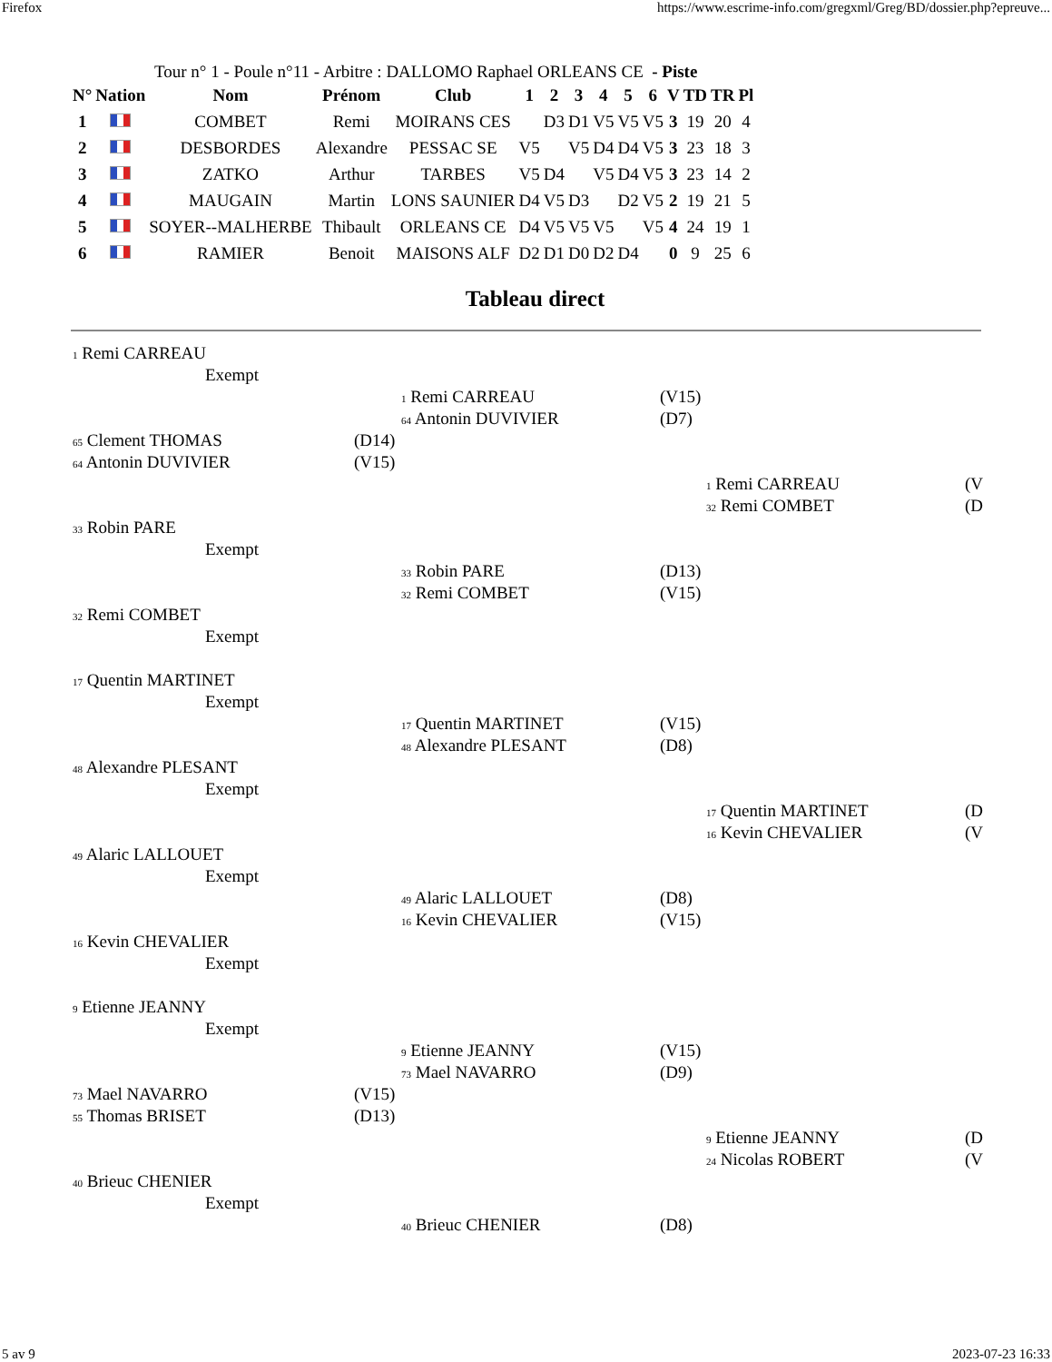Firefox https://www.escrime-info.com/gregxml/Greg/BD/dossier.php?epreuve...
Tour n° 1 - Poule n°11 - Arbitre : DALLOMO Raphael ORLEANS CE - Piste
| N° | Nation | Nom | Prénom | Club | 1 | 2 | 3 | 4 | 5 | 6 | V | TD | TR | Pl |
| --- | --- | --- | --- | --- | --- | --- | --- | --- | --- | --- | --- | --- | --- | --- |
| 1 | | COMBET | Remi | MOIRANS CES | | D3 | D1 | V5 | V5 | V5 | 3 | 19 | 20 | 4 |
| 2 | | DESBORDES | Alexandre | PESSAC SE | V5 | | V5 | D4 | D4 | V5 | 3 | 23 | 18 | 3 |
| 3 | | ZATKO | Arthur | TARBES | V5 | D4 | | V5 | D4 | V5 | 3 | 23 | 14 | 2 |
| 4 | | MAUGAIN | Martin | LONS SAUNIER | D4 | V5 | D3 | | D2 | V5 | 2 | 19 | 21 | 5 |
| 5 | | SOYER--MALHERBE | Thibault | ORLEANS CE | D4 | V5 | V5 | V5 | | V5 | 4 | 24 | 19 | 1 |
| 6 | | RAMIER | Benoit | MAISONS ALF | D2 | D1 | D0 | D2 | D4 | | 0 | 9 | 25 | 6 |
Tableau direct
1 Remi CARREAU
Exempt
1 Remi CARREAU (V15)
64 Antonin DUVIVIER (D7)
65 Clement THOMAS (D14)
64 Antonin DUVIVIER (V15)
1 Remi CARREAU (V
32 Remi COMBET (D
33 Robin PARE
Exempt
33 Robin PARE (D13)
32 Remi COMBET (V15)
32 Remi COMBET
Exempt
17 Quentin MARTINET
Exempt
17 Quentin MARTINET (V15)
48 Alexandre PLESANT (D8)
48 Alexandre PLESANT
Exempt
17 Quentin MARTINET (D
16 Kevin CHEVALIER (V
49 Alaric LALLOUET
Exempt
49 Alaric LALLOUET (D8)
16 Kevin CHEVALIER (V15)
16 Kevin CHEVALIER
Exempt
9 Etienne JEANNY
Exempt
9 Etienne JEANNY (V15)
73 Mael NAVARRO (D9)
73 Mael NAVARRO (V15)
55 Thomas BRISET (D13)
9 Etienne JEANNY (D
24 Nicolas ROBERT (V
40 Brieuc CHENIER
Exempt
40 Brieuc CHENIER (D8)
5 av 9 2023-07-23 16:33